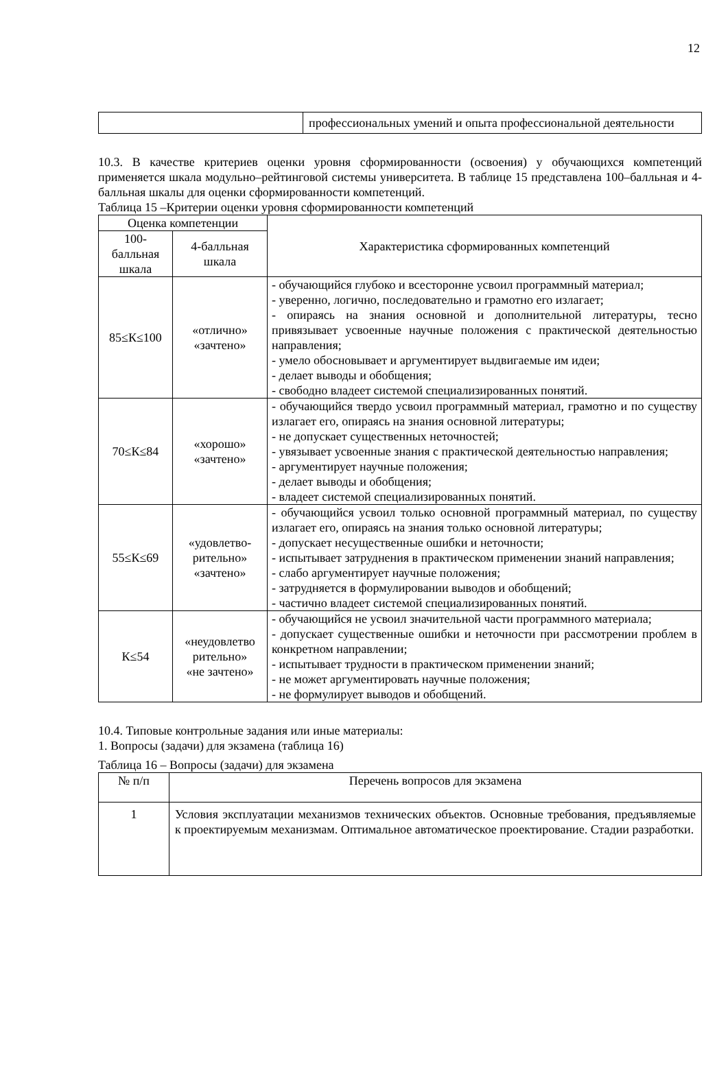12
| | профессиональных умений и опыта профессиональной деятельности |
10.3. В качестве критериев оценки уровня сформированности (освоения) у обучающихся компетенций применяется шкала модульно–рейтинговой системы университета. В таблице 15 представлена 100–балльная и 4-балльная шкалы для оценки сформированности компетенций.
Таблица 15 –Критерии оценки уровня сформированности компетенций
| Оценка компетенции | | Характеристика сформированных компетенций |
| --- | --- | --- |
| 100-балльная шкала | 4-балльная шкала | |
| 85≤К≤100 | «отлично» «зачтено» | - обучающийся глубоко и всесторонне усвоил программный материал; - уверенно, логично, последовательно и грамотно его излагает; - опираясь на знания основной и дополнительной литературы, тесно привязывает усвоенные научные положения с практической деятельностью направления; - умело обосновывает и аргументирует выдвигаемые им идеи; - делает выводы и обобщения; - свободно владеет системой специализированных понятий. |
| 70≤К≤84 | «хорошо» «зачтено» | - обучающийся твердо усвоил программный материал, грамотно и по существу излагает его, опираясь на знания основной литературы; - не допускает существенных неточностей; - увязывает усвоенные знания с практической деятельностью направления; - аргументирует научные положения; - делает выводы и обобщения; - владеет системой специализированных понятий. |
| 55≤К≤69 | «удовлетво-рительно» «зачтено» | - обучающийся усвоил только основной программный материал, по существу излагает его, опираясь на знания только основной литературы; - допускает несущественные ошибки и неточности; - испытывает затруднения в практическом применении знаний направления; - слабо аргументирует научные положения; - затрудняется в формулировании выводов и обобщений; - частично владеет системой специализированных понятий. |
| К≤54 | «неудовлетво рительно» «не зачтено» | - обучающийся не усвоил значительной части программного материала; - допускает существенные ошибки и неточности при рассмотрении проблем в конкретном направлении; - испытывает трудности в практическом применении знаний; - не может аргументировать научные положения; - не формулирует выводов и обобщений. |
10.4. Типовые контрольные задания или иные материалы:
1. Вопросы (задачи) для экзамена (таблица 16)
Таблица 16 – Вопросы (задачи) для экзамена
| № п/п | Перечень вопросов для экзамена |
| --- | --- |
| 1 | Условия эксплуатации механизмов технических объектов. Основные требования, предъявляемые к проектируемым механизмам. Оптимальное автоматическое проектирование. Стадии разработки. |